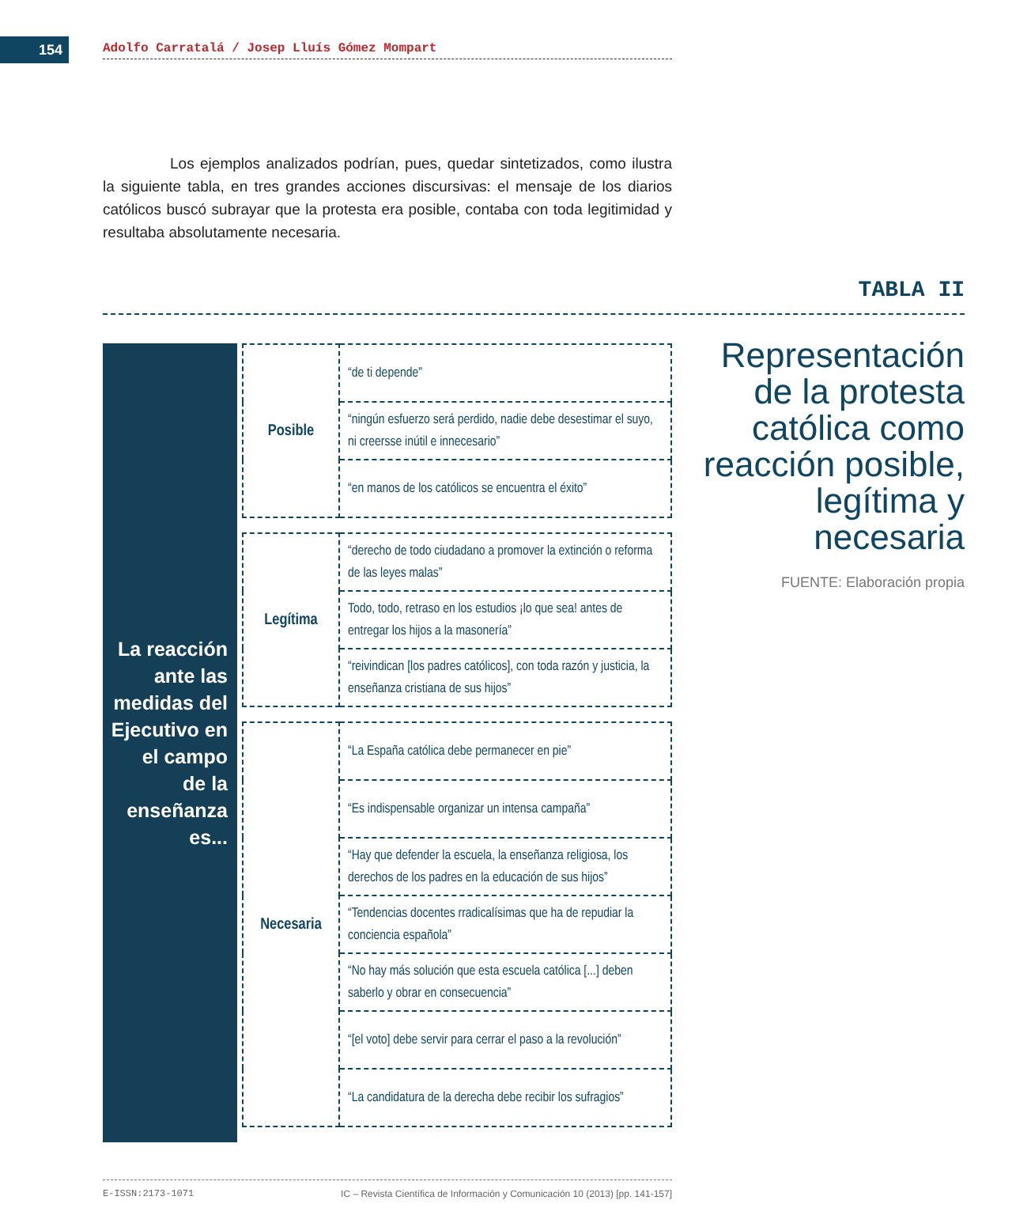154
Adolfo Carratalá / Josep Lluís Gómez Mompart
Los ejemplos analizados podrían, pues, quedar sintetizados, como ilustra la siguiente tabla, en tres grandes acciones discursivas: el mensaje de los diarios católicos buscó subrayar que la protesta era posible, contaba con toda legitimidad y resultaba absolutamente necesaria.
TABLA II
La reacción
ante las
medidas del
Ejecutivo en
el campo
de la
enseñanza
es...
| Posible | “de ti depende” |
| | “ningún esfuerzo será perdido, nadie debe desestimar el suyo, ni creersse inútil e innecesario” |
| | “en manos de los católicos se encuentra el éxito” |
| Legítima | “derecho de todo ciudadano a promover la extinción o reforma de las leyes malas” |
| | Todo, todo, retraso en los estudios ¡lo que sea! antes de entregar los hijos a la masonería” |
| | “reivindican [los padres católicos], con toda razón y justicia, la enseñanza cristiana de sus hijos” |
| Necesaria | “La España católica debe permanecer en pie” |
| | “Es indispensable organizar un intensa campaña” |
| | “Hay que defender la escuela, la enseñanza religiosa, los derechos de los padres en la educación de sus hijos” |
| | “Tendencias docentes rradicalísimas que ha de repudiar la conciencia española” |
| | “No hay más solución que esta escuela católica [...] deben saberlo y obrar en consecuencia” |
| | “[el voto] debe servir para cerrar el paso a la revolución” |
| | “La candidatura de la derecha debe recibir los sufragios” |
Representación de la protesta católica como reacción posible, legítima y necesaria
FUENTE: Elaboración propia
E-ISSN:2173-1071 IC – Revista Científica de Información y Comunicación 10 (2013) [pp. 141-157]